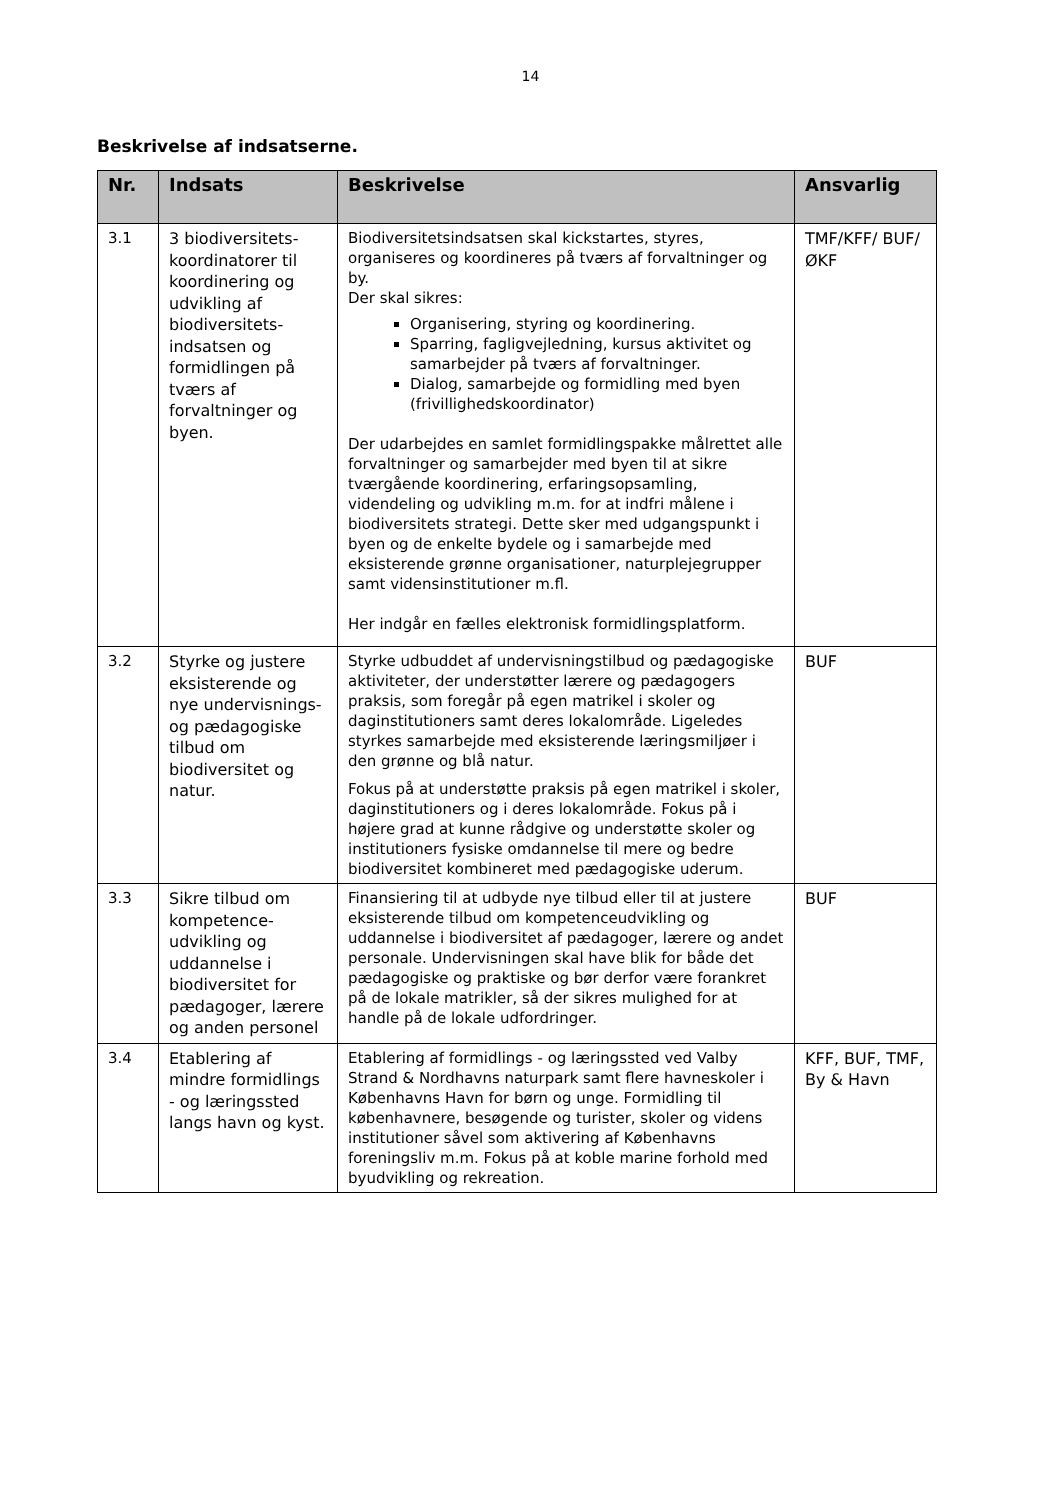14
Beskrivelse af indsatserne.
| Nr. | Indsats | Beskrivelse | Ansvarlig |
| --- | --- | --- | --- |
| 3.1 | 3 biodiversitets-koordinatorer til koordinering og udvikling af biodiversitets-indsatsen og formidlingen på tværs af forvaltninger og byen. | Biodiversitetsindsatsen skal kickstartes, styres, organiseres og koordineres på tværs af forvaltninger og by. Der skal sikres: Organisering, styring og koordinering. Sparring, fagligvejledning, kursus aktivitet og samarbejder på tværs af forvaltninger. Dialog, samarbejde og formidling med byen (frivillighedskoordinator) Der udarbejdes en samlet formidlingspakke målrettet alle forvaltninger og samarbejder med byen til at sikre tværgående koordinering, erfaringsopsamling, videndeling og udvikling m.m. for at indfri målene i biodiversitets strategi. Dette sker med udgangspunkt i byen og de enkelte bydele og i samarbejde med eksisterende grønne organisationer, naturplejegrupper samt vidensinstitutioner m.fl. Her indgår en fælles elektronisk formidlingsplatform. | TMF/KFF/ BUF/ØKF |
| 3.2 | Styrke og justere eksisterende og nye undervisnings- og pædagogiske tilbud om biodiversitet og natur. | Styrke udbuddet af undervisningstilbud og pædagogiske aktiviteter, der understøtter lærere og pædagogers praksis, som foregår på egen matrikel i skoler og daginstitutioners samt deres lokalområde. Ligeledes styrkes samarbejde med eksisterende læringsmiljøer i den grønne og blå natur. Fokus på at understøtte praksis på egen matrikel i skoler, daginstitutioners og i deres lokalområde. Fokus på i højere grad at kunne rådgive og understøtte skoler og institutioners fysiske omdannelse til mere og bedre biodiversitet kombineret med pædagogiske uderum. | BUF |
| 3.3 | Sikre tilbud om kompetence-udvikling og uddannelse i biodiversitet for pædagoger, lærere og anden personel | Finansiering til at udbyde nye tilbud eller til at justere eksisterende tilbud om kompetenceudvikling og uddannelse i biodiversitet af pædagoger, lærere og andet personale. Undervisningen skal have blik for både det pædagogiske og praktiske og bør derfor være forankret på de lokale matrikler, så der sikres mulighed for at handle på de lokale udfordringer. | BUF |
| 3.4 | Etablering af mindre formidlings - og læringssted langs havn og kyst. | Etablering af formidlings - og læringssted ved Valby Strand & Nordhavns naturpark samt flere havneskoler i Københavns Havn for børn og unge. Formidling til københavnere, besøgende og turister, skoler og videns institutioner såvel som aktivering af Københavns foreningsliv m.m. Fokus på at koble marine forhold med byudvikling og rekreation. | KFF, BUF, TMF, By & Havn |